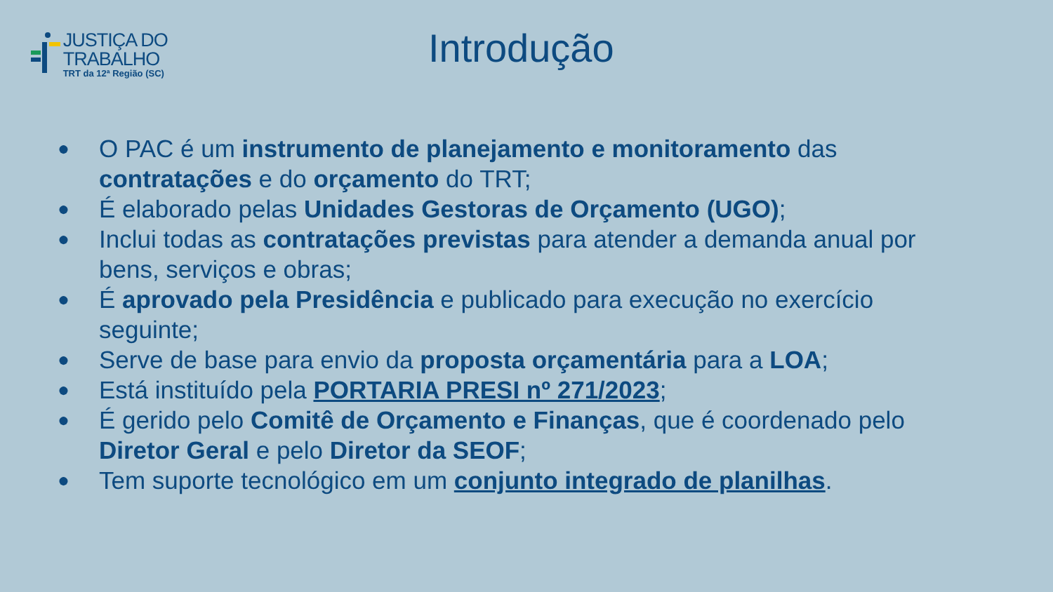JUSTIÇA DO TRABALHO
TRT da 12ª Região (SC)
Introdução
● O PAC é um instrumento de planejamento e monitoramento das contratações e do orçamento do TRT;
● É elaborado pelas Unidades Gestoras de Orçamento (UGO);
● Inclui todas as contratações previstas para atender a demanda anual por bens, serviços e obras;
● É aprovado pela Presidência e publicado para execução no exercício seguinte;
● Serve de base para envio da proposta orçamentária para a LOA;
● Está instituído pela PORTARIA PRESI nº 271/2023;
● É gerido pelo Comitê de Orçamento e Finanças, que é coordenado pelo Diretor Geral e pelo Diretor da SEOF;
● Tem suporte tecnológico em um conjunto integrado de planilhas.